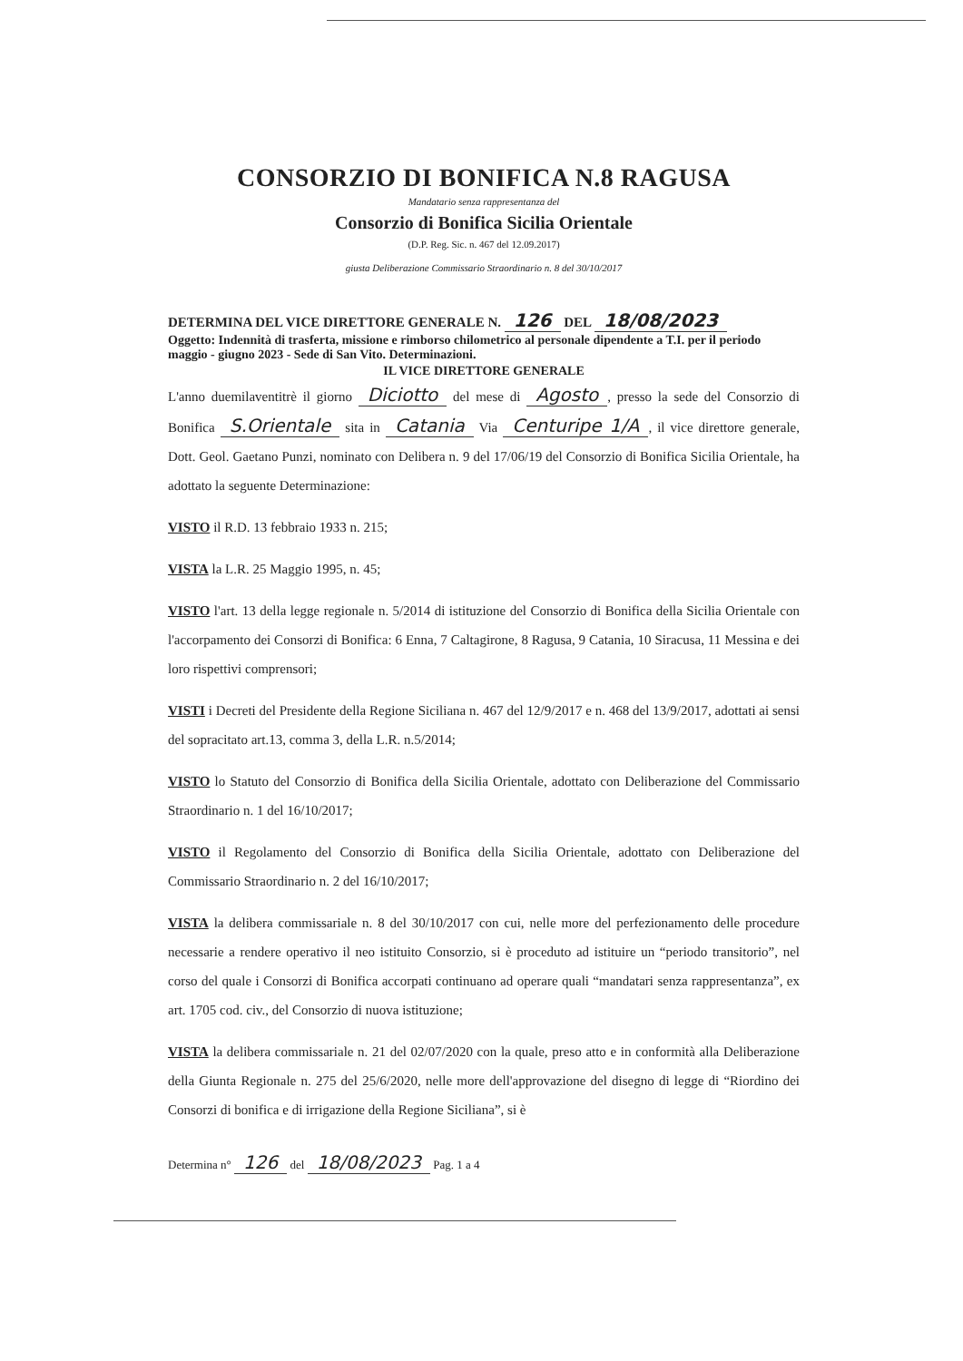CONSORZIO DI BONIFICA N.8 RAGUSA
Mandatario senza rappresentanza del
Consorzio di Bonifica Sicilia Orientale
(D.P. Reg. Sic. n. 467 del 12.09.2017)
giusta Deliberazione Commissario Straordinario n. 8 del 30/10/2017
DETERMINA DEL VICE DIRETTORE GENERALE N. 126 DEL 18/08/2023
Oggetto: Indennità di trasferta, missione e rimborso chilometrico al personale dipendente a T.I. per il periodo maggio - giugno 2023 - Sede di San Vito. Determinazioni.
IL VICE DIRETTORE GENERALE
L'anno duemilaventitrè il giorno Diciotto del mese di Agosto, presso la sede del Consorzio di Bonifica S.Orientale sita in Catania Via Centuripe 1/A, il vice direttore generale, Dott. Geol. Gaetano Punzi, nominato con Delibera n. 9 del 17/06/19 del Consorzio di Bonifica Sicilia Orientale, ha adottato la seguente Determinazione:
VISTO il R.D. 13 febbraio 1933 n. 215;
VISTA la L.R. 25 Maggio 1995, n. 45;
VISTO l'art. 13 della legge regionale n. 5/2014 di istituzione del Consorzio di Bonifica della Sicilia Orientale con l'accorpamento dei Consorzi di Bonifica: 6 Enna, 7 Caltagirone, 8 Ragusa, 9 Catania, 10 Siracusa, 11 Messina e dei loro rispettivi comprensori;
VISTI i Decreti del Presidente della Regione Siciliana n. 467 del 12/9/2017 e n. 468 del 13/9/2017, adottati ai sensi del sopracitato art.13, comma 3, della L.R. n.5/2014;
VISTO lo Statuto del Consorzio di Bonifica della Sicilia Orientale, adottato con Deliberazione del Commissario Straordinario n. 1 del 16/10/2017;
VISTO il Regolamento del Consorzio di Bonifica della Sicilia Orientale, adottato con Deliberazione del Commissario Straordinario n. 2 del 16/10/2017;
VISTA la delibera commissariale n. 8 del 30/10/2017 con cui, nelle more del perfezionamento delle procedure necessarie a rendere operativo il neo istituito Consorzio, si è proceduto ad istituire un “periodo transitorio”, nel corso del quale i Consorzi di Bonifica accorpati continuano ad operare quali “mandatari senza rappresentanza”, ex art. 1705 cod. civ., del Consorzio di nuova istituzione;
VISTA la delibera commissariale n. 21 del 02/07/2020 con la quale, preso atto e in conformità alla Deliberazione della Giunta Regionale n. 275 del 25/6/2020, nelle more dell'approvazione del disegno di legge di “Riordino dei Consorzi di bonifica e di irrigazione della Regione Siciliana”, si è
Determina n° 126 del 18/08/2023 Pag. 1 a 4